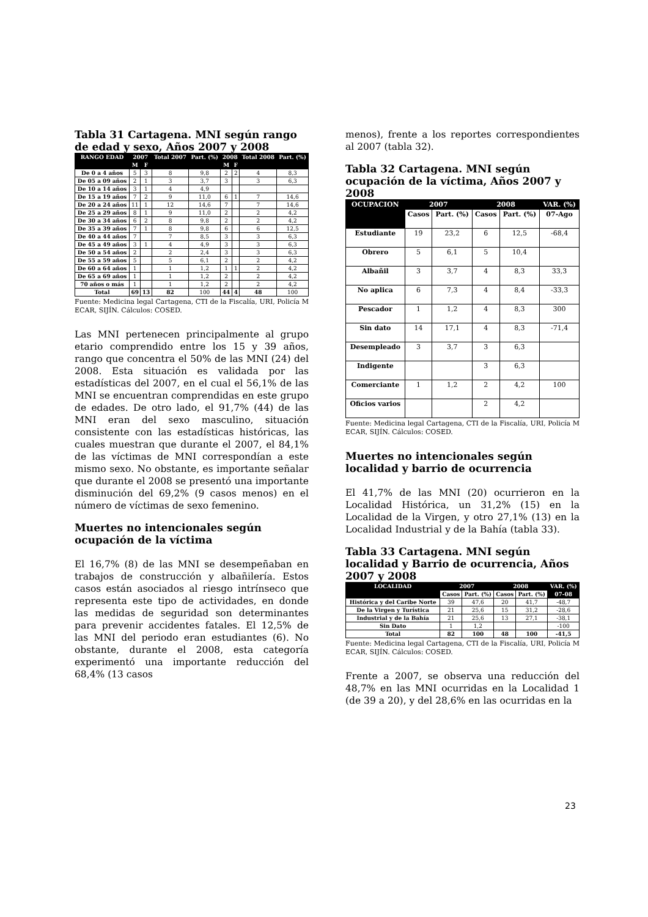Tabla 31 Cartagena. MNI según rango de edad y sexo, Años 2007 y 2008
| RANGO EDAD | 2007 | | Total 2007 | Part. (%) | 2008 | | Total 2008 | Part. (%) |
| --- | --- | --- | --- | --- | --- | --- | --- | --- |
| | M | F | | | M | F | | |
| De 0 a 4 años | 5 | 3 | 8 | 9,8 | 2 | 2 | 4 | 8,3 |
| De 05 a 09 años | 2 | 1 | 3 | 3,7 | 3 | | 3 | 6,3 |
| De 10 a 14 años | 3 | 1 | 4 | 4,9 | | | | |
| De 15 a 19 años | 7 | 2 | 9 | 11,0 | 6 | 1 | 7 | 14,6 |
| De 20 a 24 años | 11 | 1 | 12 | 14,6 | 7 | | 7 | 14,6 |
| De 25 a 29 años | 8 | 1 | 9 | 11,0 | 2 | | 2 | 4,2 |
| De 30 a 34 años | 6 | 2 | 8 | 9,8 | 2 | | 2 | 4,2 |
| De 35 a 39 años | 7 | 1 | 8 | 9,8 | 6 | | 6 | 12,5 |
| De 40 a 44 años | 7 | | 7 | 8,5 | 3 | | 3 | 6,3 |
| De 45 a 49 años | 3 | 1 | 4 | 4,9 | 3 | | 3 | 6,3 |
| De 50 a 54 años | 2 | | 2 | 2,4 | 3 | | 3 | 6,3 |
| De 55 a 59 años | 5 | | 5 | 6,1 | 2 | | 2 | 4,2 |
| De 60 a 64 años | 1 | | 1 | 1,2 | 1 | 1 | 2 | 4,2 |
| De 65 a 69 años | 1 | | 1 | 1,2 | 2 | | 2 | 4,2 |
| 70 años o más | 1 | | 1 | 1,2 | 2 | | 2 | 4,2 |
| Total | 69 | 13 | 82 | 100 | 44 | 4 | 48 | 100 |
Fuente: Medicina legal Cartagena, CTI de la Fiscalía, URI, Policía M ECAR, SIJÍN. Cálculos: COSED.
Las MNI pertenecen principalmente al grupo etario comprendido entre los 15 y 39 años, rango que concentra el 50% de las MNI (24) del 2008. Esta situación es validada por las estadísticas del 2007, en el cual el 56,1% de las MNI se encuentran comprendidas en este grupo de edades. De otro lado, el 91,7% (44) de las MNI eran del sexo masculino, situación consistente con las estadísticas históricas, las cuales muestran que durante el 2007, el 84,1% de las víctimas de MNI correspondían a este mismo sexo. No obstante, es importante señalar que durante el 2008 se presentó una importante disminución del 69,2% (9 casos menos) en el número de víctimas de sexo femenino.
Muertes no intencionales según ocupación de la víctima
El 16,7% (8) de las MNI se desempeñaban en trabajos de construcción y albañilería. Estos casos están asociados al riesgo intrínseco que representa este tipo de actividades, en donde las medidas de seguridad son determinantes para prevenir accidentes fatales. El 12,5% de las MNI del periodo eran estudiantes (6). No obstante, durante el 2008, esta categoría experimentó una importante reducción del 68,4% (13 casos
menos), frente a los reportes correspondientes al 2007 (tabla 32).
Tabla 32 Cartagena. MNI según ocupación de la víctima, Años 2007 y 2008
| OCUPACION | 2007 | | 2008 | | VAR. (%) |
| --- | --- | --- | --- | --- | --- |
| | Casos | Part. (%) | Casos | Part. (%) | 07-Ago |
| Estudiante | 19 | 23,2 | 6 | 12,5 | -68,4 |
| Obrero | 5 | 6,1 | 5 | 10,4 | |
| Albañil | 3 | 3,7 | 4 | 8,3 | 33,3 |
| No aplica | 6 | 7,3 | 4 | 8,4 | -33,3 |
| Pescador | 1 | 1,2 | 4 | 8,3 | 300 |
| Sin dato | 14 | 17,1 | 4 | 8,3 | -71,4 |
| Desempleado | 3 | 3,7 | 3 | 6,3 | |
| Indigente | | | 3 | 6,3 | |
| Comerciante | 1 | 1,2 | 2 | 4,2 | 100 |
| Oficios varios | | | 2 | 4,2 | |
Fuente: Medicina legal Cartagena, CTI de la Fiscalía, URI, Policía M ECAR, SIJÍN. Cálculos: COSED.
Muertes no intencionales según localidad y barrio de ocurrencia
El 41,7% de las MNI (20) ocurrieron en la Localidad Histórica, un 31,2% (15) en la Localidad de la Virgen, y otro 27,1% (13) en la Localidad Industrial y de la Bahía (tabla 33).
Tabla 33 Cartagena. MNI según localidad y Barrio de ocurrencia, Años 2007 y 2008
| LOCALIDAD | 2007 | | 2008 | | VAR. (%) |
| --- | --- | --- | --- | --- | --- |
| | Casos | Part. (%) | Casos | Part. (%) | 07-08 |
| Histórica y del Caribe Norte | 39 | 47,6 | 20 | 41,7 | -48,7 |
| De la Virgen y Turística | 21 | 25,6 | 15 | 31,2 | -28,6 |
| Industrial y de la Bahía | 21 | 25,6 | 13 | 27,1 | -38,1 |
| Sin Dato | 1 | 1,2 | | | -100 |
| Total | 82 | 100 | 48 | 100 | -41,5 |
Fuente: Medicina legal Cartagena, CTI de la Fiscalía, URI, Policía M ECAR, SIJÍN. Cálculos: COSED.
Frente a 2007, se observa una reducción del 48,7% en las MNI ocurridas en la Localidad 1 (de 39 a 20), y del 28,6% en las ocurridas en la
23